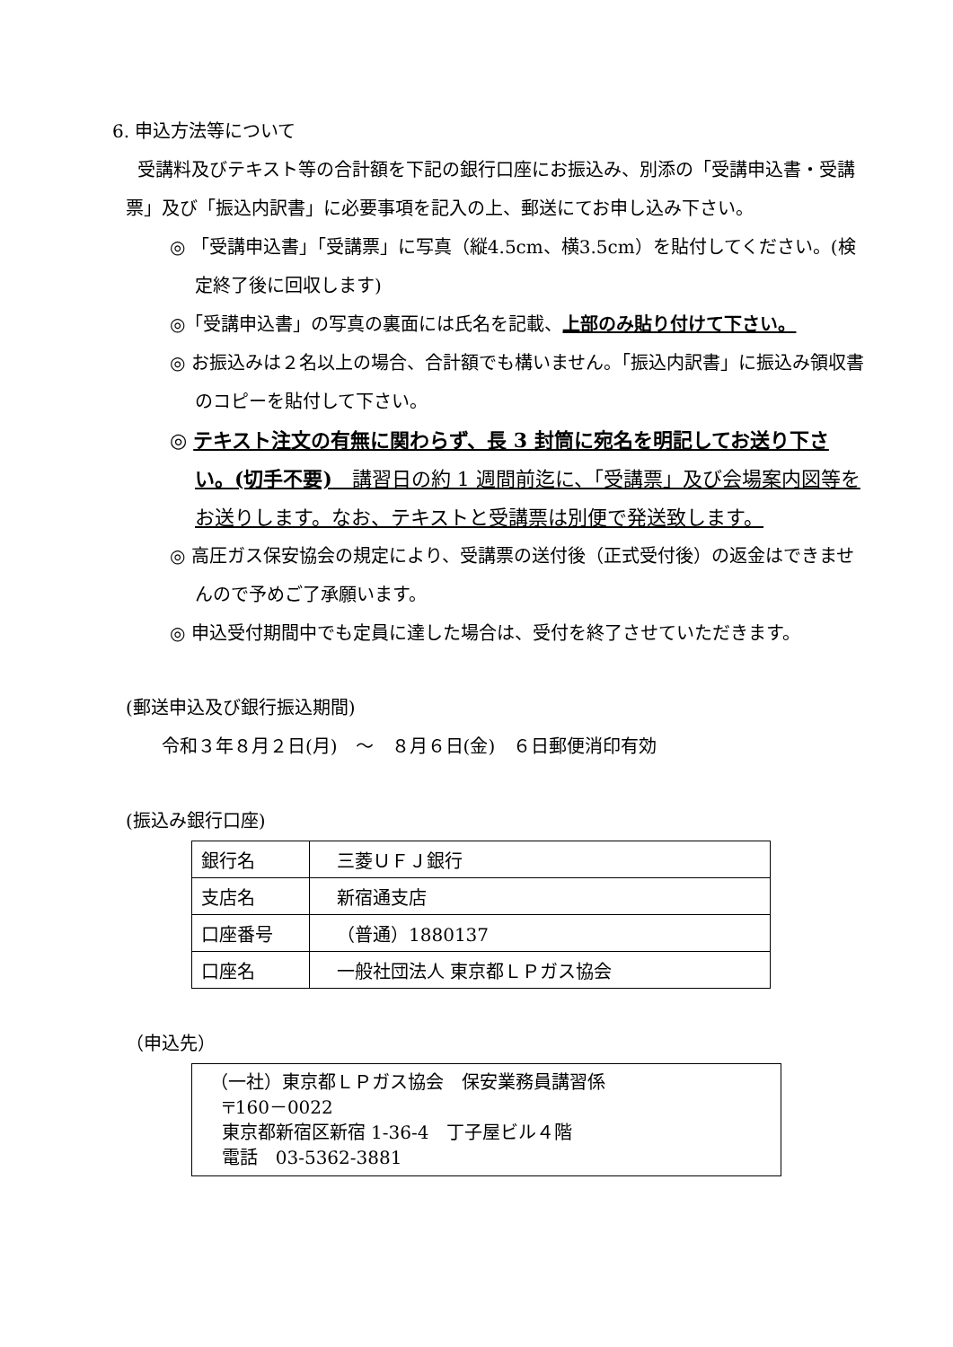6. 申込方法等について
受講料及びテキスト等の合計額を下記の銀行口座にお振込み、別添の「受講申込書・受講票」及び「振込内訳書」に必要事項を記入の上、郵送にてお申し込み下さい。
◎ 「受講申込書」「受講票」に写真（縦4.5cm、横3.5cm）を貼付してください。(検定終了後に回収します)
◎「受講申込書」の写真の裏面には氏名を記載、上部のみ貼り付けて下さい。
◎ お振込みは２名以上の場合、合計額でも構いません。「振込内訳書」に振込み領収書のコピーを貼付して下さい。
◎ テキスト注文の有無に関わらず、長 3 封筒に宛名を明記してお送り下さい。(切手不要)　講習日の約 1 週間前迄に、「受講票」及び会場案内図等をお送りします。なお、テキストと受講票は別便で発送致します。
◎ 高圧ガス保安協会の規定により、受講票の送付後（正式受付後）の返金はできませんので予めご了承願います。
◎ 申込受付期間中でも定員に達した場合は、受付を終了させていただきます。
(郵送申込及び銀行振込期間)
令和３年８月２日(月)　～　８月６日(金)　６日郵便消印有効
(振込み銀行口座)
| 銀行名 | 三菱ＵＦＪ銀行 |
| 支店名 | 新宿通支店 |
| 口座番号 | （普通）1880137 |
| 口座名 | 一般社団法人 東京都ＬＰガス協会 |
（申込先）
（一社）東京都ＬＰガス協会　保安業務員講習係
〒160－0022
東京都新宿区新宿 1-36-4　丁子屋ビル４階
電話　03-5362-3881